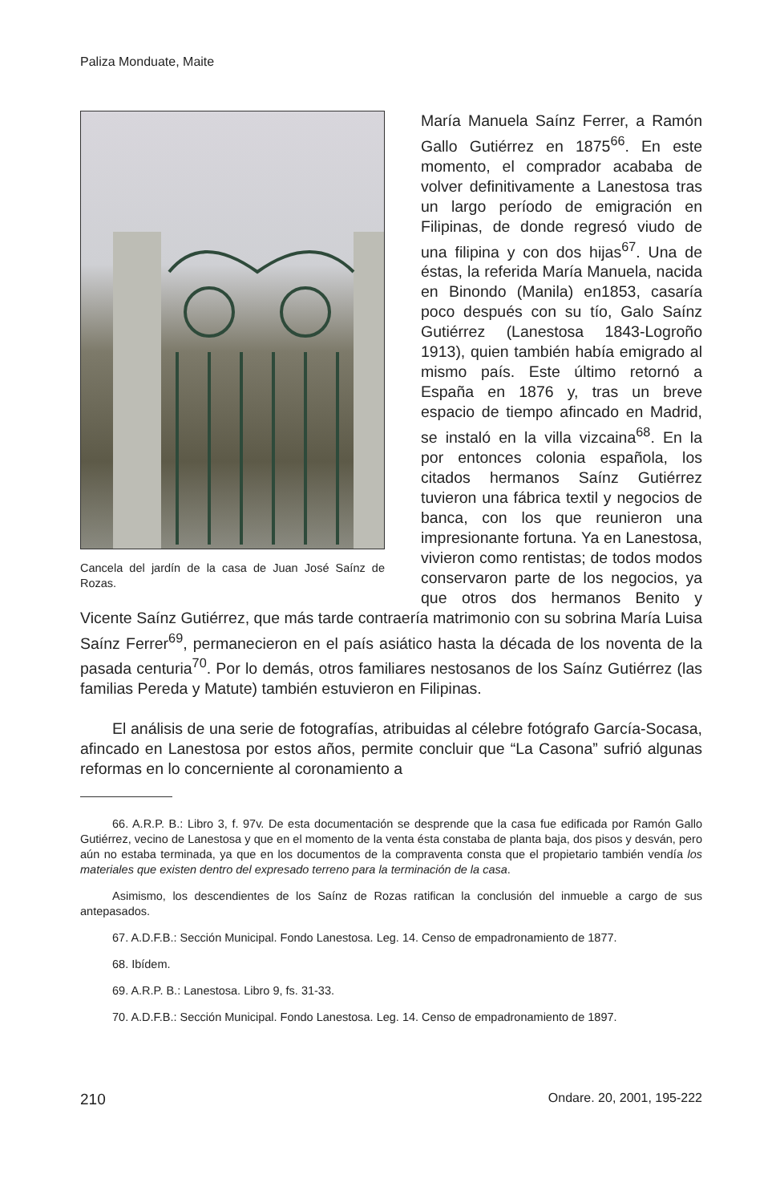Paliza Monduate, Maite
Cancela del jardín de la casa de Juan José Saínz de Rozas.
María Manuela Saínz Ferrer, a Ramón Gallo Gutiérrez en 1875<sup>66</sup>. En este momento, el comprador acababa de volver definitivamente a Lanestosa tras un largo período de emigración en Filipinas, de donde regresó viudo de una filipina y con dos hijas<sup>67</sup>. Una de éstas, la referida María Manuela, nacida en Binondo (Manila) en1853, casaría poco después con su tío, Galo Saínz Gutiérrez (Lanestosa 1843-Logroño 1913), quien también había emigrado al mismo país. Este último retornó a España en 1876 y, tras un breve espacio de tiempo afincado en Madrid, se instaló en la villa vizcaina<sup>68</sup>. En la por entonces colonia española, los citados hermanos Saínz Gutiérrez tuvieron una fábrica textil y negocios de banca, con los que reunieron una impresionante fortuna. Ya en Lanestosa, vivieron como rentistas; de todos modos conservaron parte de los negocios, ya que otros dos hermanos Benito y Vicente Saínz Gutiérrez, que más tarde contraería matrimonio con su sobrina María Luisa Saínz Ferrer<sup>69</sup>, permanecieron en el país asiático hasta la década de los noventa de la pasada centuria<sup>70</sup>. Por lo demás, otros familiares nestosanos de los Saínz Gutiérrez (las familias Pereda y Matute) también estuvieron en Filipinas.
El análisis de una serie de fotografías, atribuidas al célebre fotógrafo García-Socasa, afincado en Lanestosa por estos años, permite concluir que “La Casona” sufrió algunas reformas en lo concerniente al coronamiento a
66. A.R.P. B.: Libro 3, f. 97v. De esta documentación se desprende que la casa fue edificada por Ramón Gallo Gutiérrez, vecino de Lanestosa y que en el momento de la venta ésta constaba de planta baja, dos pisos y desván, pero aún no estaba terminada, ya que en los documentos de la compraventa consta que el propietario también vendía los materiales que existen dentro del expresado terreno para la terminación de la casa.
Asimismo, los descendientes de los Saínz de Rozas ratifican la conclusión del inmueble a cargo de sus antepasados.
67. A.D.F.B.: Sección Municipal. Fondo Lanestosa. Leg. 14. Censo de empadronamiento de 1877.
68. Ibídem.
69. A.R.P. B.: Lanestosa. Libro 9, fs. 31-33.
70. A.D.F.B.: Sección Municipal. Fondo Lanestosa. Leg. 14. Censo de empadronamiento de 1897.
210 Ondare. 20, 2001, 195-222